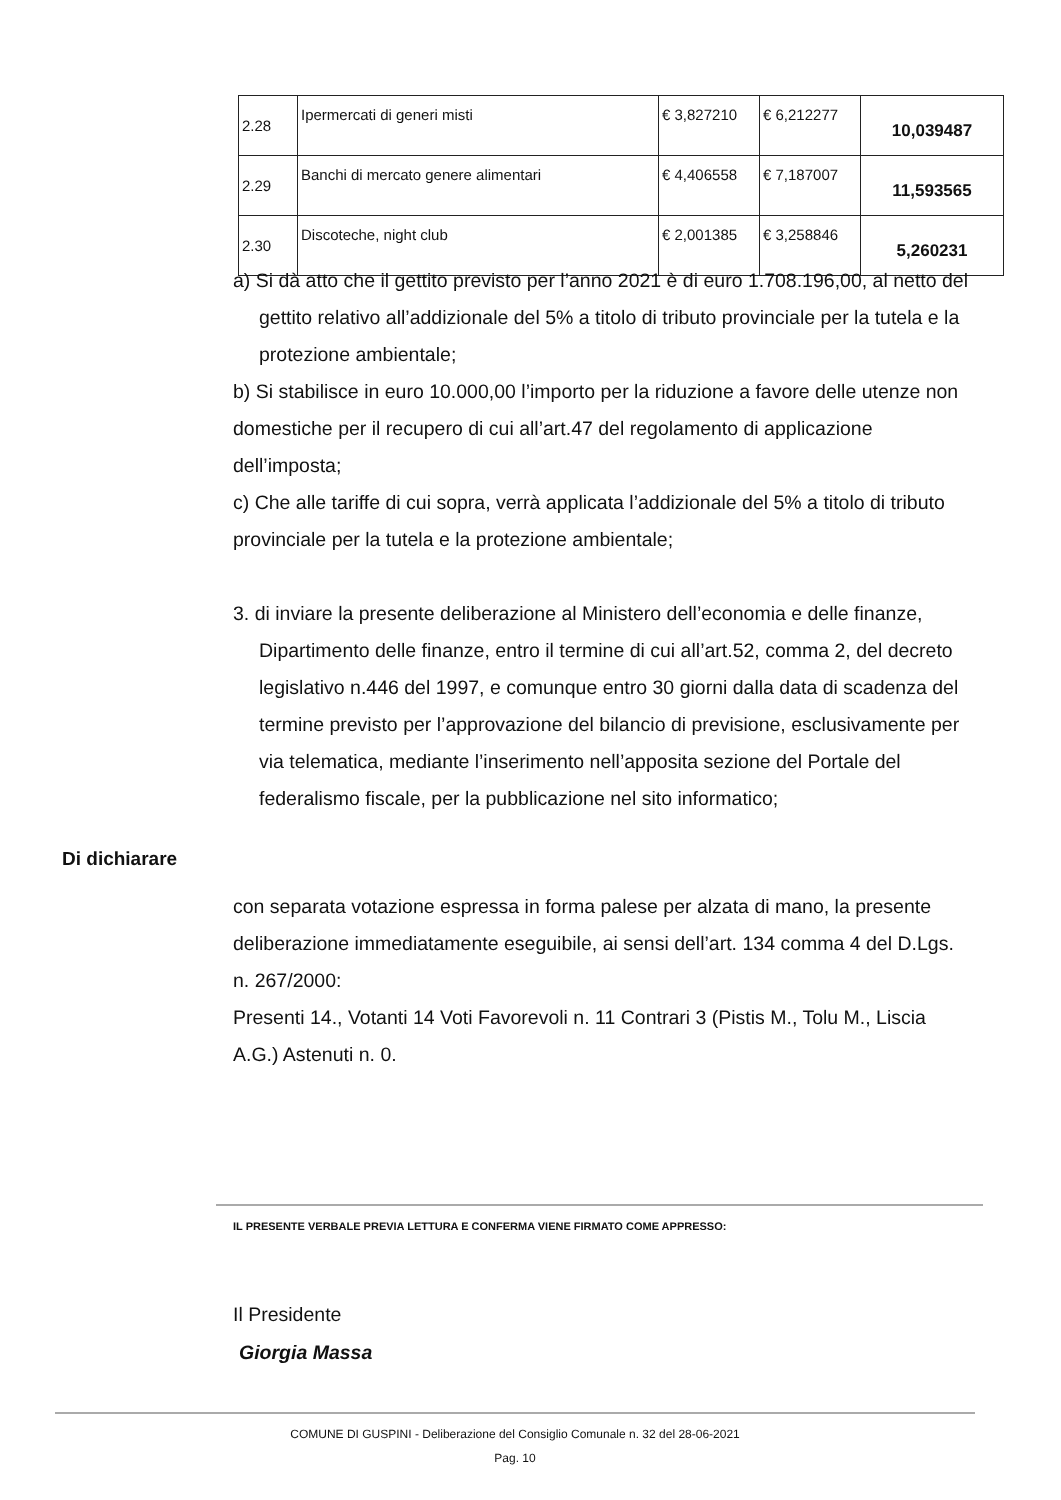| 2.28 | Ipermercati di generi misti | € 3,827210 | € 6,212277 | 10,039487 |
| 2.29 | Banchi di mercato genere alimentari | € 4,406558 | € 7,187007 | 11,593565 |
| 2.30 | Discoteche, night club | € 2,001385 | € 3,258846 | 5,260231 |
a) Si dà atto che il gettito previsto per l’anno 2021 è di euro 1.708.196,00, al netto del gettito relativo all’addizionale del 5% a titolo di tributo provinciale per la tutela e la protezione ambientale;
b) Si stabilisce in euro 10.000,00 l’importo per la riduzione a favore delle utenze non domestiche per il recupero di cui all’art.47 del regolamento di applicazione dell’imposta;
c) Che alle tariffe di cui sopra, verrà applicata l’addizionale del 5% a titolo di tributo provinciale per la tutela e la protezione ambientale;
3. di inviare la presente deliberazione al Ministero dell’economia e delle finanze, Dipartimento delle finanze, entro il termine di cui all’art.52, comma 2, del decreto legislativo n.446 del 1997, e comunque entro 30 giorni dalla data di scadenza del termine previsto per l’approvazione del bilancio di previsione, esclusivamente per via telematica, mediante l’inserimento nell’apposita sezione del Portale del federalismo fiscale, per la pubblicazione nel sito informatico;
Di dichiarare
con separata votazione espressa in forma palese per alzata di mano, la presente deliberazione immediatamente eseguibile, ai sensi dell’art. 134 comma 4 del D.Lgs. n. 267/2000:
Presenti 14., Votanti 14 Voti Favorevoli n. 11 Contrari 3 (Pistis M., Tolu M., Liscia A.G.) Astenuti n. 0.
IL PRESENTE VERBALE PREVIA LETTURA E CONFERMA VIENE FIRMATO COME APPRESSO:
Il Presidente
Giorgia Massa
COMUNE DI GUSPINI - Deliberazione del Consiglio Comunale n. 32 del 28-06-2021
Pag. 10